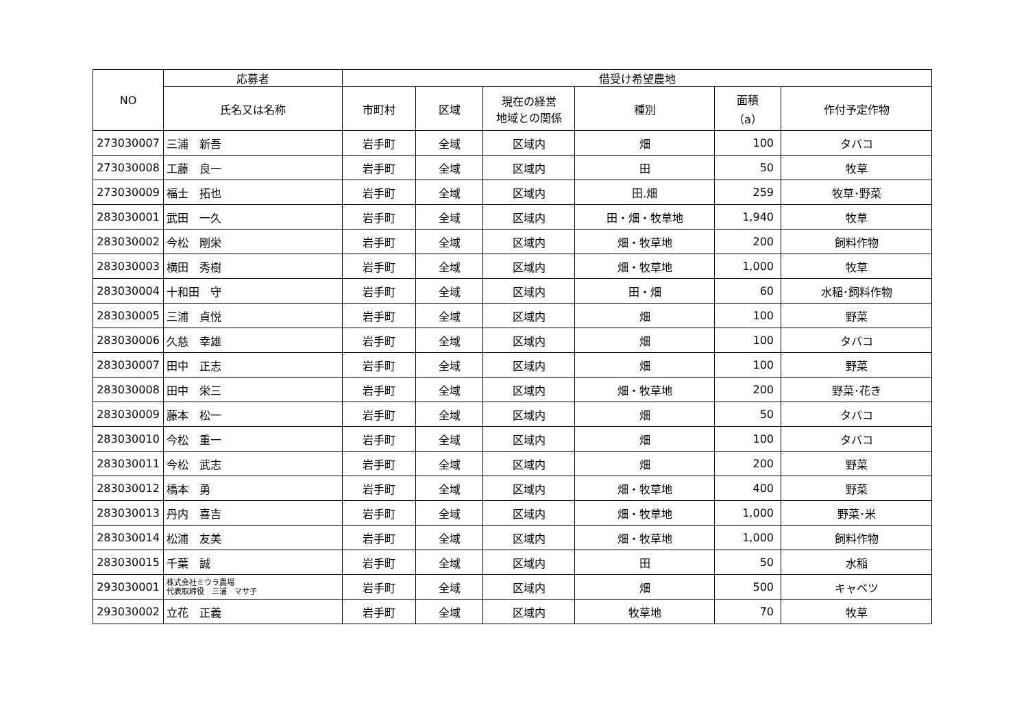| NO | 応募者 | 借受け希望農地 | | | | | |
| --- | --- | --- | --- | --- | --- | --- | --- |
| | 氏名又は名称 | 市町村 | 区域 | 現在の経営 地域との関係 | 種別 | 面積 （a） | 作付予定作物 |
| 273030007 | 三浦 新吾 | 岩手町 | 全域 | 区域内 | 畑 | 100 | タバコ |
| 273030008 | 工藤 良一 | 岩手町 | 全域 | 区域内 | 田 | 50 | 牧草 |
| 273030009 | 福士 拓也 | 岩手町 | 全域 | 区域内 | 田.畑 | 259 | 牧草･野菜 |
| 283030001 | 武田 一久 | 岩手町 | 全域 | 区域内 | 田・畑・牧草地 | 1,940 | 牧草 |
| 283030002 | 今松 剛栄 | 岩手町 | 全域 | 区域内 | 畑・牧草地 | 200 | 飼料作物 |
| 283030003 | 横田 秀樹 | 岩手町 | 全域 | 区域内 | 畑・牧草地 | 1,000 | 牧草 |
| 283030004 | 十和田 守 | 岩手町 | 全域 | 区域内 | 田・畑 | 60 | 水稲･飼料作物 |
| 283030005 | 三浦 貞悦 | 岩手町 | 全域 | 区域内 | 畑 | 100 | 野菜 |
| 283030006 | 久慈 幸雄 | 岩手町 | 全域 | 区域内 | 畑 | 100 | タバコ |
| 283030007 | 田中 正志 | 岩手町 | 全域 | 区域内 | 畑 | 100 | 野菜 |
| 283030008 | 田中 栄三 | 岩手町 | 全域 | 区域内 | 畑・牧草地 | 200 | 野菜･花き |
| 283030009 | 藤本 松一 | 岩手町 | 全域 | 区域内 | 畑 | 50 | タバコ |
| 283030010 | 今松 重一 | 岩手町 | 全域 | 区域内 | 畑 | 100 | タバコ |
| 283030011 | 今松 武志 | 岩手町 | 全域 | 区域内 | 畑 | 200 | 野菜 |
| 283030012 | 橋本 勇 | 岩手町 | 全域 | 区域内 | 畑・牧草地 | 400 | 野菜 |
| 283030013 | 丹内 喜吉 | 岩手町 | 全域 | 区域内 | 畑・牧草地 | 1,000 | 野菜･米 |
| 283030014 | 松浦 友美 | 岩手町 | 全域 | 区域内 | 畑・牧草地 | 1,000 | 飼料作物 |
| 283030015 | 千葉 誠 | 岩手町 | 全域 | 区域内 | 田 | 50 | 水稲 |
| 293030001 | 株式会社ミウラ農場 代表取締役 三浦 マサ子 | 岩手町 | 全域 | 区域内 | 畑 | 500 | キャベツ |
| 293030002 | 立花 正義 | 岩手町 | 全域 | 区域内 | 牧草地 | 70 | 牧草 |